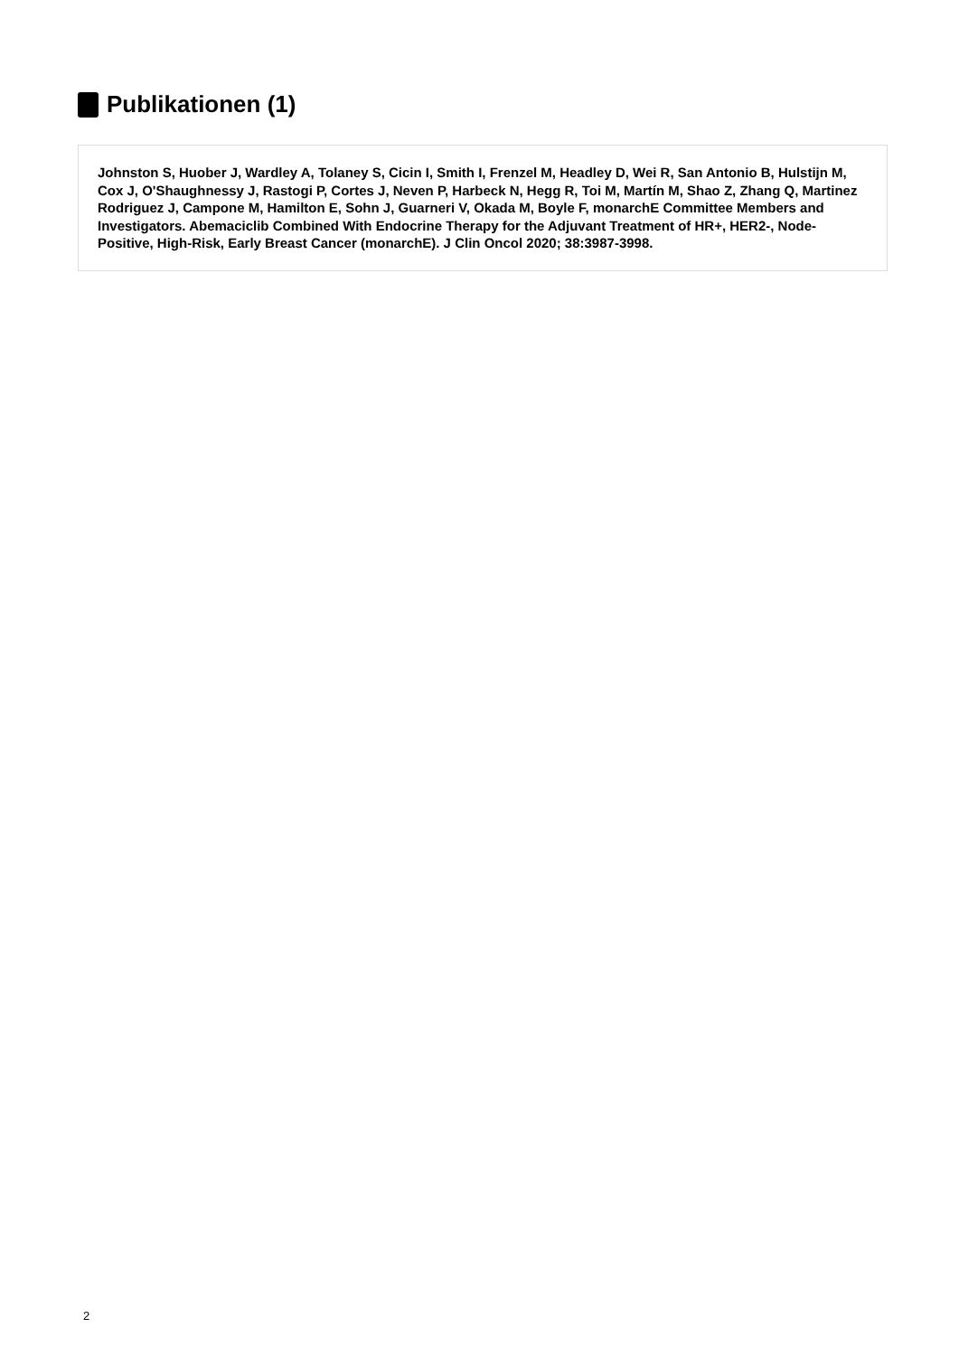Publikationen (1)
Johnston S, Huober J, Wardley A, Tolaney S, Cicin I, Smith I, Frenzel M, Headley D, Wei R, San Antonio B, Hulstijn M, Cox J, O'Shaughnessy J, Rastogi P, Cortes J, Neven P, Harbeck N, Hegg R, Toi M, Martín M, Shao Z, Zhang Q, Martinez Rodriguez J, Campone M, Hamilton E, Sohn J, Guarneri V, Okada M, Boyle F, monarchE Committee Members and Investigators. Abemaciclib Combined With Endocrine Therapy for the Adjuvant Treatment of HR+, HER2-, Node-Positive, High-Risk, Early Breast Cancer (monarchE). J Clin Oncol 2020; 38:3987-3998.
2